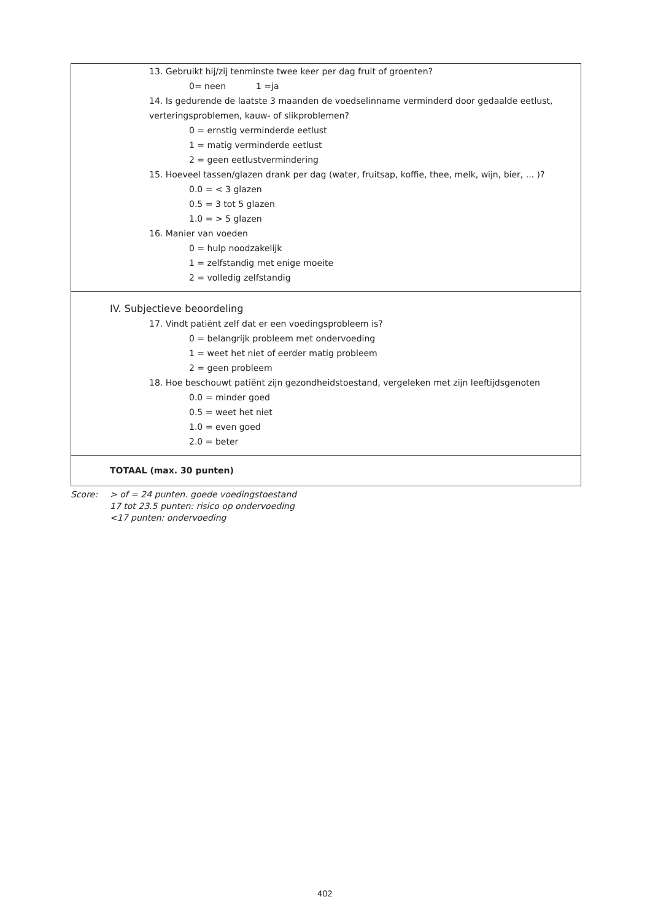| 13. Gebruikt hij/zij tenminste twee keer per dag fruit of groenten? 0= neen 1 =ja 14. Is gedurende de laatste 3 maanden de voedselinname verminderd door gedaalde eetlust, verteringsproblemen, kauw- of slikproblemen? 0 = ernstig verminderde eetlust 1 = matig verminderde eetlust 2 = geen eetlustvermindering 15. Hoeveel tassen/glazen drank per dag (water, fruitsap, koffie, thee, melk, wijn, bier, ... )? 0.0 = < 3 glazen 0.5 = 3 tot 5 glazen 1.0 = > 5 glazen 16. Manier van voeden 0 = hulp noodzakelijk 1 = zelfstandig met enige moeite 2 = volledig zelfstandig |
| IV. Subjectieve beoordeling 17. Vindt patiënt zelf dat er een voedingsprobleem is? 0 = belangrijk probleem met ondervoeding 1 = weet het niet of eerder matig probleem 2 = geen probleem 18. Hoe beschouwt patiënt zijn gezondheidstoestand, vergeleken met zijn leeftijdsgenoten 0.0 = minder goed 0.5 = weet het niet 1.0 = even goed 2.0 = beter |
| TOTAAL (max. 30 punten) |
Score: > of = 24 punten. goede voedingstoestand
17 tot 23.5 punten: risico op ondervoeding
<17 punten: ondervoeding
402